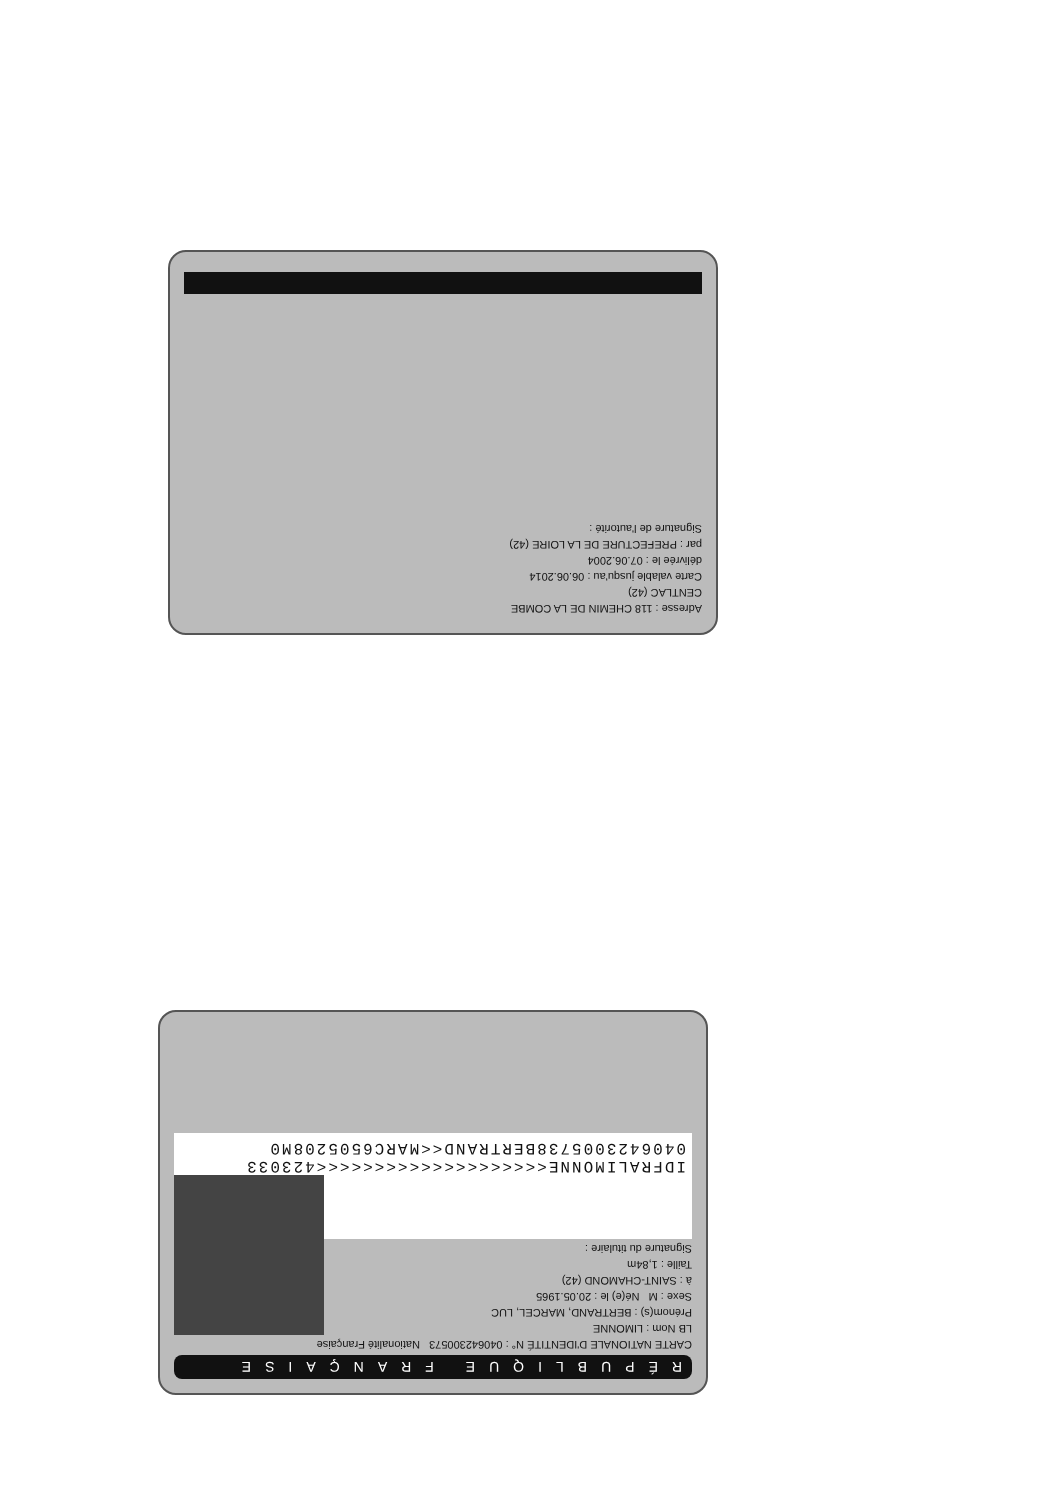Adresse : 118 CHEMIN DE LA COMBE
CENTLAC (42)
Carte valable jusqu'au : 06.06.2014
délivrée le : 07.06.2004
par : PREFECTURE DE LA LOIRE (42)
Signature de l'autorité :
RÉPUBLIQUE FRANÇAISE
CARTE NATIONALE D'IDENTITÉ N° : 040642300573 Nationalité Française
LB Nom : LIMONNE
Prénom(s) : BERTRAND, MARCEL, LUC
Sexe : M Né(e) le : 20.05.1965
à : SAINT-CHAMOND (42)
Taille : 1,84m
Signature du titulaire :
IDFRALIMONNE<<<<<<<<<<<<<<<<<<<<423033
0406423005738BERTRAND<<MARC6505208M0